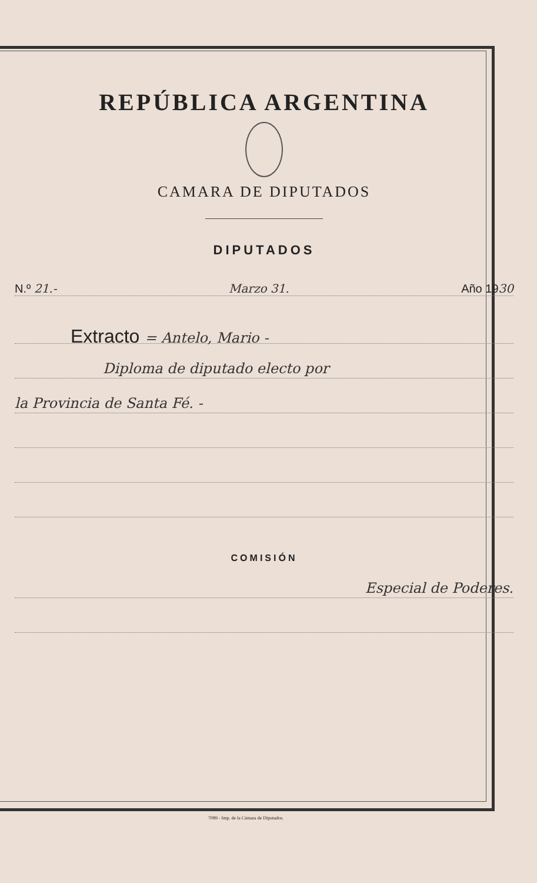REPÚBLICA ARGENTINA
CAMARA DE DIPUTADOS
DIPUTADOS
N.º 21.- Marzo 31. Año 1930
Extracto = Antelo, Mario -
Diploma de diputado electo por
la Provincia de Santa Fé. -
COMISIÓN
Especial de Poderes.
7089 - Imp. de la Cámara de Diputados.